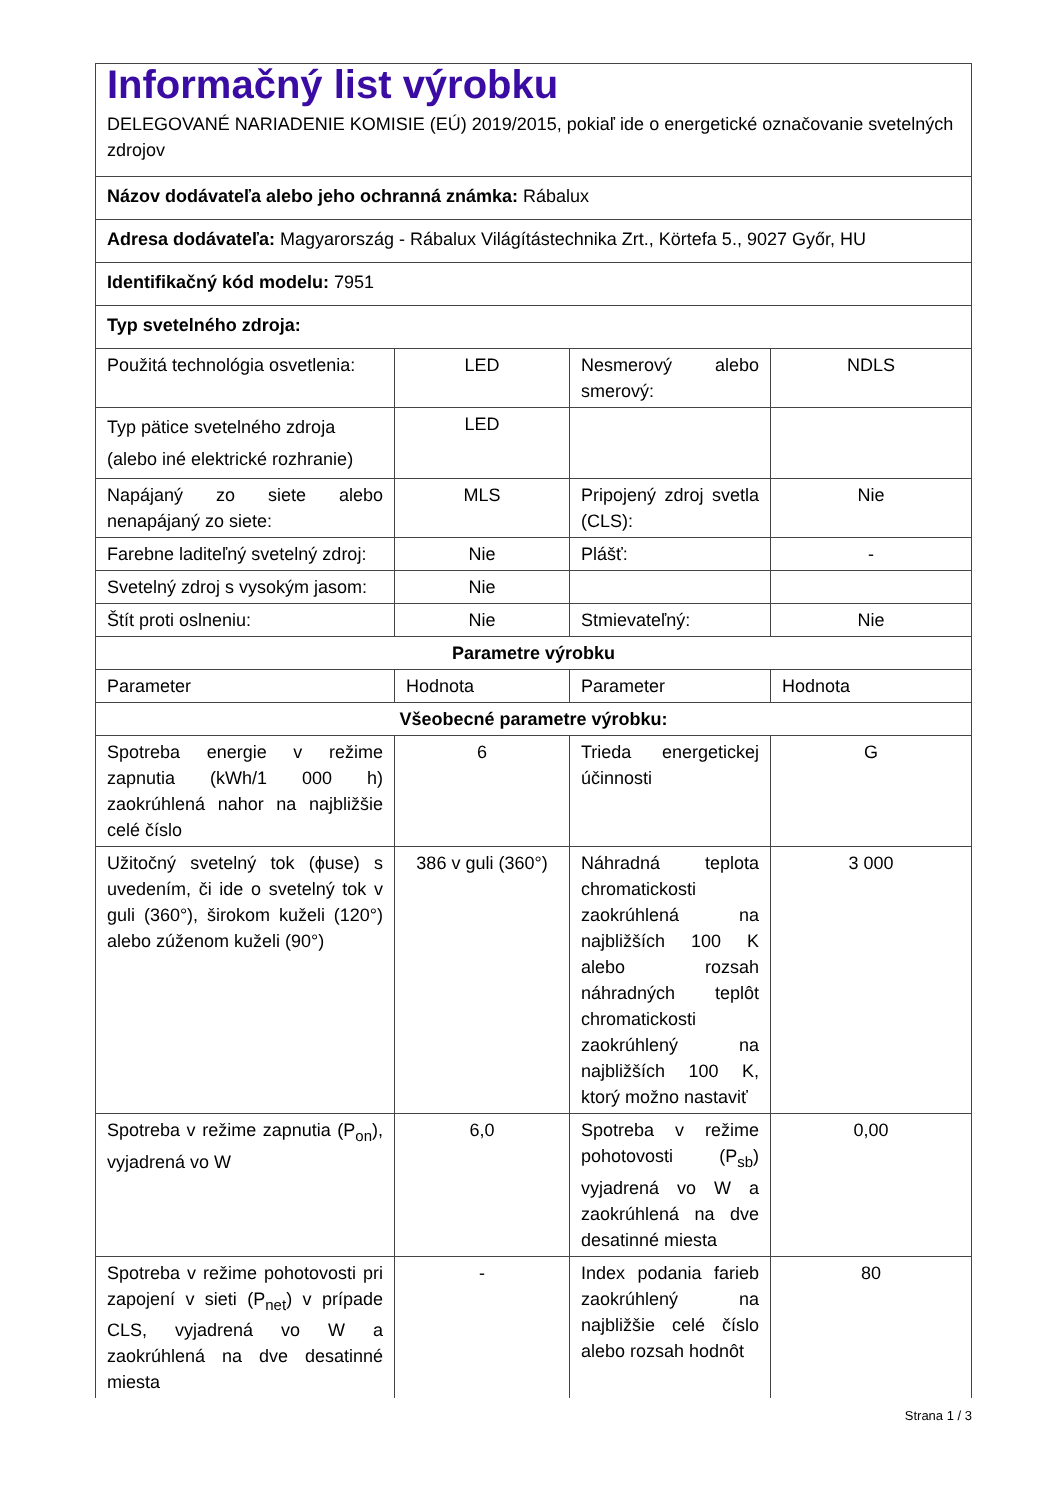| Informačný list výrobku DELEGOVANÉ NARIADENIE KOMISIE (EÚ) 2019/2015, pokiaľ ide o energetické označovanie svetelných zdrojov | | | |
| Názov dodávateľa alebo jeho ochranná známka: Rábalux | | | |
| Adresa dodávateľa: Magyarország - Rábalux Világítástechnika Zrt., Körtefa 5., 9027 Győr, HU | | | |
| Identifikačný kód modelu: 7951 | | | |
| Typ svetelného zdroja: | | | |
| Použitá technológia osvetlenia: | LED | Nesmerový alebo smerový: | NDLS |
| Typ pätice svetelného zdroja (alebo iné elektrické rozhranie) | LED | | |
| Napájaný zo siete alebo nenapájaný zo siete: | MLS | Pripojený zdroj svetla (CLS): | Nie |
| Farebne laditeľný svetelný zdroj: | Nie | Plášť: | - |
| Svetelný zdroj s vysokým jasom: | Nie | | |
| Štít proti oslneniu: | Nie | Stmievateľný: | Nie |
| Parametre výrobku | | | |
| Parameter | Hodnota | Parameter | Hodnota |
| Všeobecné parametre výrobku: | | | |
| Spotreba energie v režime zapnutia (kWh/1 000 h) zaokrúhlená nahor na najbližšie celé číslo | 6 | Trieda energetickej účinnosti | G |
| Užitočný svetelný tok (ϕuse) s uvedením, či ide o svetelný tok v guli (360°), širokom kuželi (120°) alebo zúženom kuželi (90°) | 386 v guli (360°) | Náhradná teplota chromatickosti zaokrúhlená na najbližších 100 K alebo rozsah náhradných teplôt chromatickosti zaokrúhlený na najbližších 100 K, ktorý možno nastaviť | 3 000 |
| Spotreba v režime zapnutia (P<sub>on</sub>), vyjadrená vo W | 6,0 | Spotreba v režime pohotovosti (P<sub>sb</sub>) vyjadrená vo W a zaokrúhlená na dve desatinné miesta | 0,00 |
| Spotreba v režime pohotovosti pri zapojení v sieti (P<sub>net</sub>) v prípade CLS, vyjadrená vo W a zaokrúhlená na dve desatinné miesta | - | Index podania farieb zaokrúhlený na najbližšie celé číslo alebo rozsah hodnôt | 80 |
Strana 1 / 3